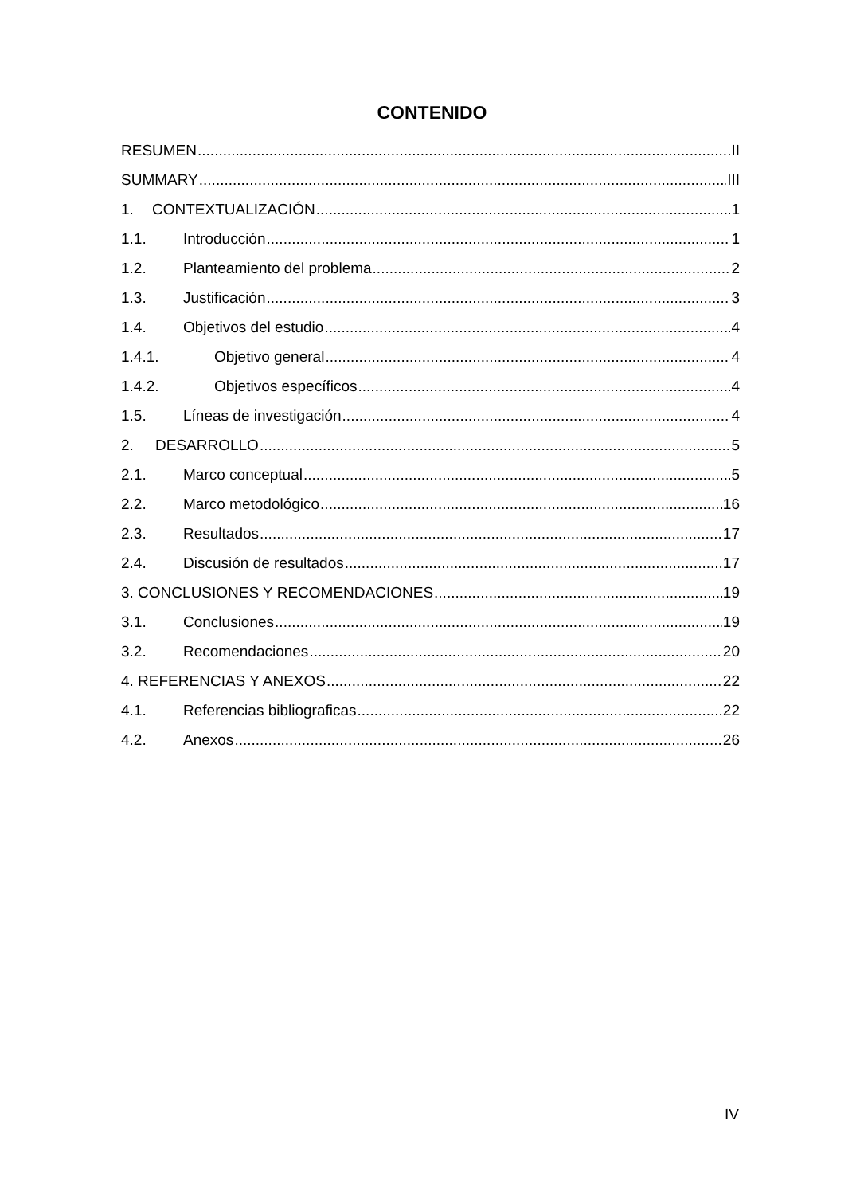CONTENIDO
RESUMEN II
SUMMARY III
1. CONTEXTUALIZACIÓN 1
1.1. Introducción 1
1.2. Planteamiento del problema 2
1.3. Justificación 3
1.4. Objetivos del estudio 4
1.4.1. Objetivo general 4
1.4.2. Objetivos específicos 4
1.5. Líneas de investigación 4
2. DESARROLLO 5
2.1. Marco conceptual 5
2.2. Marco metodológico 16
2.3. Resultados 17
2.4. Discusión de resultados 17
3. CONCLUSIONES Y RECOMENDACIONES 19
3.1. Conclusiones 19
3.2. Recomendaciones 20
4. REFERENCIAS Y ANEXOS 22
4.1. Referencias bibliograficas 22
4.2. Anexos 26
IV